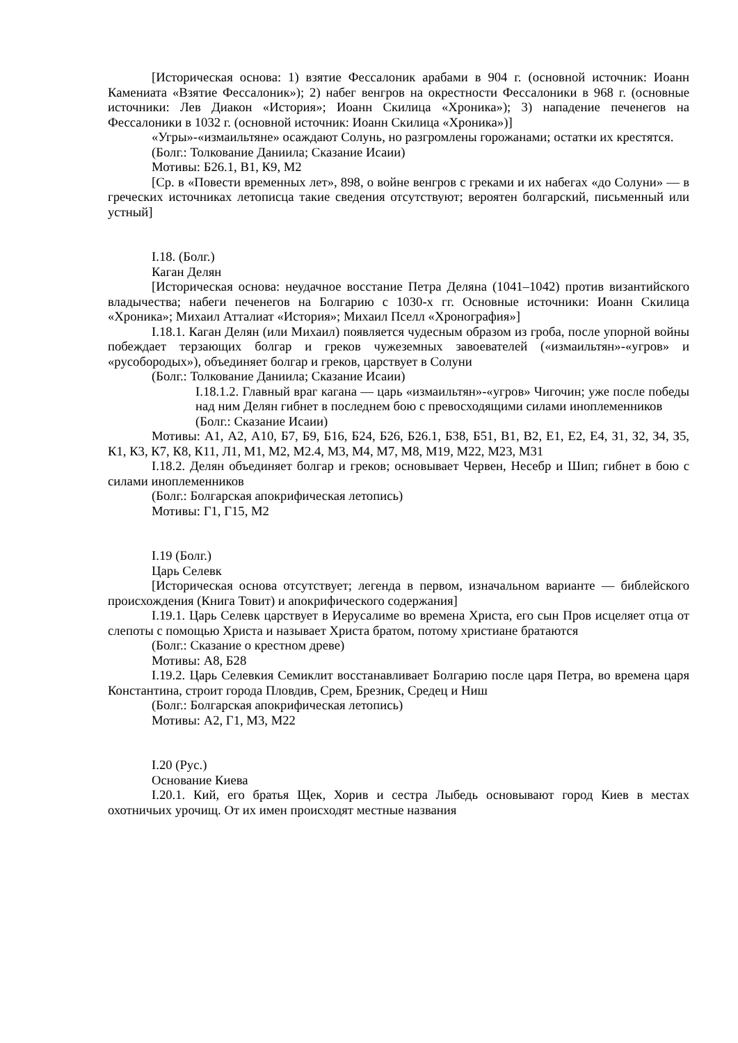[Историческая основа: 1) взятие Фессалоник арабами в 904 г. (основной источник: Иоанн Камениата «Взятие Фессалоник»); 2) набег венгров на окрестности Фессалоники в 968 г. (основные источники: Лев Диакон «История»; Иоанн Скилица «Хроника»); 3) нападение печенегов на Фессалоники в 1032 г. (основной источник: Иоанн Скилица «Хроника»)]
«Угры»-«измаильтяне» осаждают Солунь, но разгромлены горожанами; остатки их крестятся.
(Болг.: Толкование Даниила; Сказание Исаии)
Мотивы: Б26.1, В1, К9, М2
[Ср. в «Повести временных лет», 898, о войне венгров с греками и их набегах «до Солуни» — в греческих источниках летописца такие сведения отсутствуют; вероятен болгарский, письменный или устный]
I.18. (Болг.)
Каган Делян
[Историческая основа: неудачное восстание Петра Деляна (1041–1042) против византийского владычества; набеги печенегов на Болгарию с 1030-х гг. Основные источники: Иоанн Скилица «Хроника»; Михаил Атталиат «История»; Михаил Пселл «Хронография»]
I.18.1. Каган Делян (или Михаил) появляется чудесным образом из гроба, после упорной войны побеждает терзающих болгар и греков чужеземных завоевателей («измаильтян»-«угров» и «русобородых»), объединяет болгар и греков, царствует в Солуни
(Болг.: Толкование Даниила; Сказание Исаии)
I.18.1.2. Главный враг кагана — царь «измаильтян»-«угров» Чигочин; уже после победы над ним Делян гибнет в последнем бою с превосходящими силами иноплеменников
(Болг.: Сказание Исаии)
Мотивы: А1, А2, А10, Б7, Б9, Б16, Б24, Б26, Б26.1, Б38, Б51, В1, В2, Е1, Е2, Е4, З1, З2, З4, З5, К1, К3, К7, К8, К11, Л1, М1, М2, М2.4, М3, М4, М7, М8, М19, М22, М23, М31
I.18.2. Делян объединяет болгар и греков; основывает Червен, Несебр и Шип; гибнет в бою с силами иноплеменников
(Болг.: Болгарская апокрифическая летопись)
Мотивы: Г1, Г15, М2
I.19 (Болг.)
Царь Селевк
[Историческая основа отсутствует; легенда в первом, изначальном варианте — библейского происхождения (Книга Товит) и апокрифического содержания]
I.19.1. Царь Селевк царствует в Иерусалиме во времена Христа, его сын Пров исцеляет отца от слепоты с помощью Христа и называет Христа братом, потому христиане братаются
(Болг.: Сказание о крестном древе)
Мотивы: А8, Б28
I.19.2. Царь Селевкия Семиклит восстанавливает Болгарию после царя Петра, во времена царя Константина, строит города Пловдив, Срем, Брезник, Средец и Ниш
(Болг.: Болгарская апокрифическая летопись)
Мотивы: А2, Г1, М3, М22
I.20 (Рус.)
Основание Киева
I.20.1. Кий, его братья Щек, Хорив и сестра Лыбедь основывают город Киев в местах охотничьих урочищ. От их имен происходят местные названия